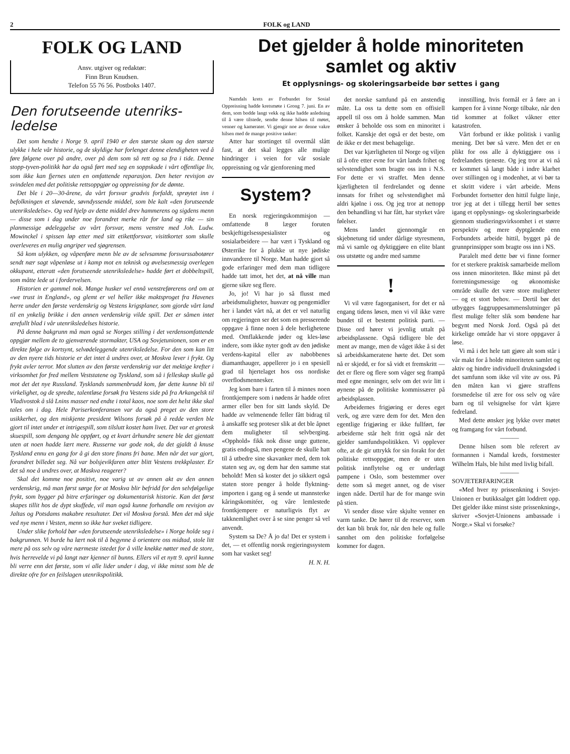2 FOLK og LAND
FOLK OG LAND
Ansv. utgiver og redaktør:
Finn Brun Knudsen.
Telefon 55 76 56. Postboks 1407.
Den forutseende utenriks-ledelse
Det som hendte i Norge 9. april 1940 er den største skam og den største ulykke i hele vår historie, og de skyldige har forlenget denne elendigheten ved å føre følgene over på andre, over på dem som så rett og sa fra i tide. Denne stopp-tyven-politikk har da også ført med seg en soppskade i vårt offentlige liv, som ikke kan fjernes uten en omfattende reparasjon. Den heter revisjon av svindelen med det politiske rettsoppgjør og oppreisning for de dømte.
Det ble i 20—30-årene, da vårt forsvar gradvis forfaldt, sprøytet inn i befolkningen et sløvende, søvndyssende middel, som ble kalt «den forutseende utenriksledelse». Og ved hjelp av dette middel drev hammerens og sigdens menn — disse som i dag under noe forandret merke rår for land og rike — sin planmessige ødeleggelse av vårt forsvar, mens venstre med Joh. Ludw. Mowinckel i spissen løp etter med sitt etikettforsvar, visittkortet som skulle overleveres en mulig angriper ved sjøgrensen.
Så kom ulykken, og våpenføre menn ble av de selvsamme forsvarssabotører sendt nær sagt våpenløse ut i kamp mot en teknisk og øvelsesmessig overlegen okkupant, etteratt «den forutseende utenriksledelse» hadde ført et dobbeltspill, som måtte lede ut i fordervelsen.
Historien er gammel nok. Mange husker vel ennå venstreførerens ord om at «we trust in England», og glemt er vel heller ikke maktsproget fra Havenes herre under den første verdenskrig og Vestens krigsplaner, som gjorde vårt land til en ynkelig brikke i den annen verdenskrig vilde spill. Det er såmen intet ærefullt blad i vår utenriksledelses historie.
På denne bakgrunn må man også se Norges stilling i det verdensomfattende oppgjør mellem de to gjenværende stormakter, USA og Sovjetunionen, som er en direkte følge av kortsynt, selvødeleggende utenriksledelse. For den som kan litt av den nyere tids historie er det intet å undres over, at Moskva lever i frykt. Og frykt avler terror. Mot slutten av den første verdenskrig var det mektige krefter i virksomhet for fred mellem Veststatene og Tyskland, som så i felleskap skulle gå mot det det nye Russland. Tysklands sammenbrudd kom, før dette kunne bli til virkelighet, og de spredte, talentløse forsøk fra Vestens side på fra Arkangelsk til Vladivostok å slå Lnins masser ned endte i total kaos, noe som det helst ikke skal tales om i dag. Hele Pariserkonferansen var da også preget av den store usikkerhet, og den miskjente president Wilsons forsøk på å redde verden ble gjort til intet under et intrigespill, som tilslutt kostet ham livet. Det var et grotesk skuespill, som dengang ble oppført, og et kvart århundre senere ble det gjentatt uten at noen hadde lært mere. Russerne var gode nok, da det gjaldt å knuse Tyskland ennu en gang for å gi den store finans fri bane. Men når det var gjort, forandret billedet seg. Nå var bolsjevikfaren atter blitt Vestens trekkplaster. Er det så noe å undres over, at Maskva reagerer?
Skal det komme noe positivt, noe varig ut av annen akt av den annen verdenskrig, må man først sørge for at Moskva blir befridd for den selvfølgelige frykt, som bygger på bitre erfaringer og dokumentarisk historie. Kan det først skapes tillit hos de dypt skuffede, vil man også kunne forhandle om revisjon av Jaltas og Potsdams makabre resultater. Det vil Moskva forstå. Men det må skje ved nye menn i Vesten, menn so ikke har sveket tidligere.
Under slike forhold bør «den forutseende utenriksledelse» i Norge holde seg i bakgrunnen. Vi burde ha lært nok til å begynne å orientere oss midtad, stole litt mere på oss selv og våre nærmeste istedet for å ville knekke nøtter med de store, hvis herrevelde vi på langt nær kjenner til bunns. Ellers vil et nytt 9. april kunne bli verre enn det første, som vi alle lider under i dag, vi ikke minst som ble de direkte ofre for en feilslagen utenrikspolitikk.
Det gjelder å holde minoriteten
samlet og aktiv
Et opplysnings- og skoleringsarbeide bør settes i gang
Namdals krets av Forbundet for Sosial Oppreisning hadde kretsmøte i Grong 7. juni. En av dem, som bodde langt vekk og ikke hadde anledning til å være tilstede, sendte denne hilsen til møtet, venner og kamerater. Vi gjengir noe av denne vakre hilsen med de mange positive tanker:
Atter har stortinget til overmål slått fast, at det skal legges alle mulige hindringer i veien for vår sosiale oppreisning og vår gjenforening med
System?
En norsk regjeringskommisjon — omfattende 8 læger foruten beskjeftigelsesspesialister og sosialarbeidere — har vært i Tyskland og Østerrike for å plukke ut nye jødiske innvandrere til Norge. Man hadde gjort så gode erfaringer med dem man tidligere hadde tatt imot, het det, at nå ville man gjerne sikre seg flere.
Jo, jo! Vi har jo så flusst med arbeidsmuligheter, husvær og pengemidler her i landet vårt nå, at det er vel naturlig om regjeringen ser det som en presserende oppgave å finne noen å dele herlighetene med. Omflakkende jøder og kles-løse indere, som ikke nyter godt av den jødiske verdens-kapital eller av nabobbenes diamanthauger, appellerer jo i en spesiell grad til hjertelaget hos oss nordiske overflodsmennesker.
Jeg kom bare i farten til å minnes noen frontkjempere som i nødens år hadde ofret armer eller ben for sitt lands skyld. De hadde av velmenende feller fått bidrag til å anskaffe seg proteser slik at det ble åpnet dem muligheter til selvberging. «Opphold» fikk nok disse unge guttene, gratis endogså, men pengene de skulle hatt til å utbedre sine skavanker med, dem tok staten seg av, og dem har den samme stat beholdt! Men så koster det jo sikkert også staten store penger å holde flyktning-importen i gang og å sende ut mannsterke kåringskomitéer, og våre lemlestede frontkjempere er naturligvis flyt av takknemlighet over å se sine penger så vel anvendt.
System sa De? Å jo da! Det er system i det, — et offentlig norsk regjeringssystem som har vasket seg!
H. N. H.
det norske samfund på en anstendig måte. La oss ta dette som en offisiell appell til oss om å holde sammen. Man ønsker å beholde oss som en minoritet i folket. Kanskje det også er det beste, om de ikke er det mest behagelige.
Det var kjærligheten til Norge og viljen til å ofre etter evne for vårt lands frihet og selvstendighet som bragte oss inn i N.S. For dette er vi straffet. Men denne kjærligheten til ferdrelandet og denne innsats for frihet og selvstendighet må aldri kjølne i oss. Og jeg tror at nettopp den behandling vi har fått, har styrket våre følelser.
Mens landet gjennomgår en skjebnetung tid under dårlige styresmenn, må vi samle og dyktiggjøre en elite blant oss utstøtte og andre med samme
!
Vi vil være fagorganisert, for det er nå engang tidens løsen, men vi vil ikke være bundet til et bestemt politisk parti. — Disse ord hører vi jevnlig uttalt på arbeidsplassene. Også tidligere ble det ment av mange, men de våget ikke å si det så arbeidskameratene hørte det. Det som nå er skjedd, er for så vidt et fremskritt — det er flere og flere som våger seg frampå med egne meninger, selv om det svir litt i øynene på de politiske kommissærer på arbeidsplassen.
Arbeidernes frigjøring er deres eget verk, og ære være dem for det. Men den egentlige frigjøring er ikke fullført, før arbeiderne står helt fritt også når det gjelder samfundspolitikken. Vi opplever ofte, at de gir uttrykk for sin forakt for det politiske rettsoppgjør, men de er uten politisk innflytelse og er underlagt pampene i Oslo, som bestemmer over dette som så meget annet, og de viser ingen nåde. Dertil har de for mange svin på stien.
Vi sender disse våre skjulte venner en varm tanke. De hører til de reserver, som det kan bli bruk for, når den hele og fulle sannhet om den politiske forfølgelse kommer for dagen.
innstilling, hvis formål er å føre an i kampen for å vinne Norge tilbake, når den tid kommer at folket våkner etter katastrofen.
Vårt forbund er ikke politisk i vanlig mening. Det bør så være. Men det er en plikt for oss alle å dyktiggjøre oss i fedrelandets tjeneste. Og jeg tror at vi nå er kommet så langt både i indre klarhet over stillingen og i modenhet, at vi bør ta et skritt videre i vårt arbeide. Mens Forbundet fortsetter den hittil fulgte linje, tror jeg at det i tillegg hertil bør settes igang et opplysnings- og skoleringsarbeide gjennom studieringsvirksomhet i et større perspektiv og mere dyptgående enn Forbundets arbeide hittil, bygget på de grunnprinsipper som bragte oss inn i NS.
Paralelt med dette bør vi finne former for et sterkere praktisk samarbeide mellom oss innen minoriteten. Ikke minst på det forretningsmessige og økonomiske område skulle det være store muligheter — og et stort behov. — Dertil bør det utbygges faggruppesammenslutninger på flest mulige felter slik som bøndene har begynt med Norsk Jord. Også på det kirkelige område har vi store oppgaver å løse.
Vi må i det hele tatt gjøre alt som står i vår makt for å holde minoriteten samlet og aktiv og hindre individuell drukningsdød i det samfunn som ikke vil vite av oss. På den måten kan vi gjøre straffens forsmedelse til ære for oss selv og våre barn og til velsignelse for vårt kjære fedreland.
Med dette ønsker jeg lykke over møtet og framgang for vårt forbund.
———
Denne hilsen som ble referert av formannen i Namdal kreds, forstmester Wilhelm Hals, ble hilst med livlig bifall.
———
SOVJETERFARINGER
«Med hver ny prissenkning i Sovjet-Unionen er butikksalget gått loddrett opp. Det gjelder ikke minst siste prissenkning», skriver «Sovjet-Unionens ambassade i Norge.» Skal vi forsøke?